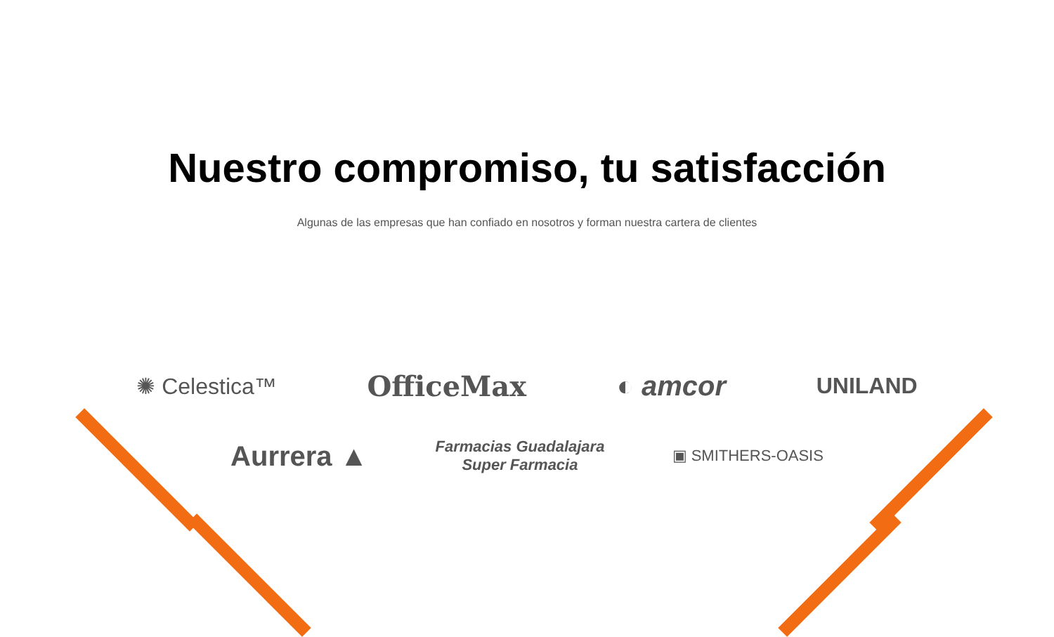Nuestro compromiso, tu satisfacción
Algunas de las empresas que han confiado en nosotros y forman nuestra cartera de clientes
✺ Celestica™ OfficeMax ◐ amcor UNILAND
Aurrera ▲ Farmacias Guadalajara
Super Farmacia ▣ SMITHERS-OASIS